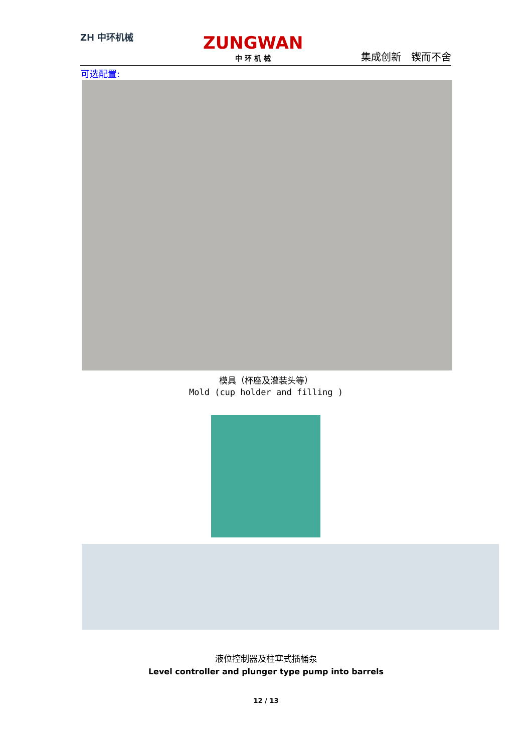ZH 中环机械 ZUNGWAN
中 环 机 械
集成创新　锲而不舍
可选配置:
模具（杯座及灌装头等）
Mold (cup holder and filling )
液位控制器及柱塞式插桶泵
Level controller and plunger type pump into barrels
12 / 13